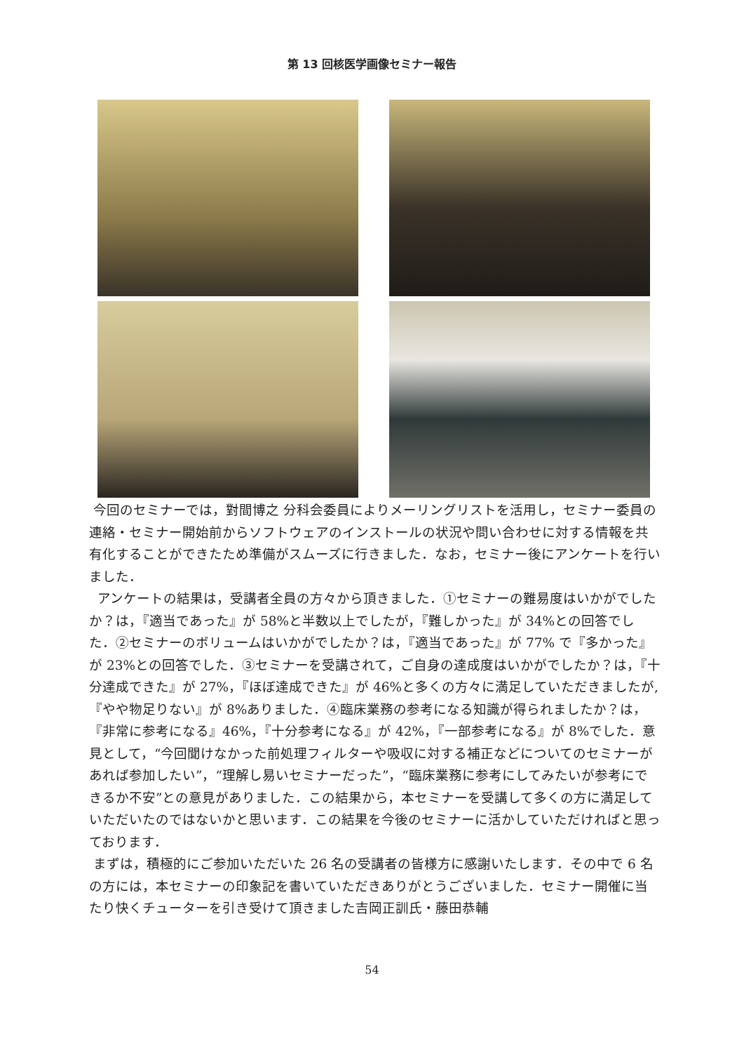第 13 回核医学画像セミナー報告
今回のセミナーでは，對間博之 分科会委員によりメーリングリストを活用し，セミナー委員の連絡・セミナー開始前からソフトウェアのインストールの状況や問い合わせに対する情報を共有化することができたため準備がスムーズに行きました．なお，セミナー後にアンケートを行いました．
アンケートの結果は，受講者全員の方々から頂きました．①セミナーの難易度はいかがでしたか？は，『適当であった』が 58%と半数以上でしたが，『難しかった』が 34%との回答でした．②セミナーのボリュームはいかがでしたか？は，『適当であった』が 77% で『多かった』が 23%との回答でした．③セミナーを受講されて，ご自身の達成度はいかがでしたか？は，『十分達成できた』が 27%，『ほぼ達成できた』が 46%と多くの方々に満足していただきましたが,『やや物足りない』が 8%ありました．④臨床業務の参考になる知識が得られましたか？は，『非常に参考になる』46%，『十分参考になる』が 42%，『一部参考になる』が 8%でした．意見として，“今回聞けなかった前処理フィルターや吸収に対する補正などについてのセミナーがあれば参加したい”，“理解し易いセミナーだった”，“臨床業務に参考にしてみたいが参考にできるか不安”との意見がありました．この結果から，本セミナーを受講して多くの方に満足していただいたのではないかと思います．この結果を今後のセミナーに活かしていただければと思っております．
まずは，積極的にご参加いただいた 26 名の受講者の皆様方に感謝いたします．その中で 6 名の方には，本セミナーの印象記を書いていただきありがとうございました．セミナー開催に当たり快くチューターを引き受けて頂きました吉岡正訓氏・藤田恭輔
54